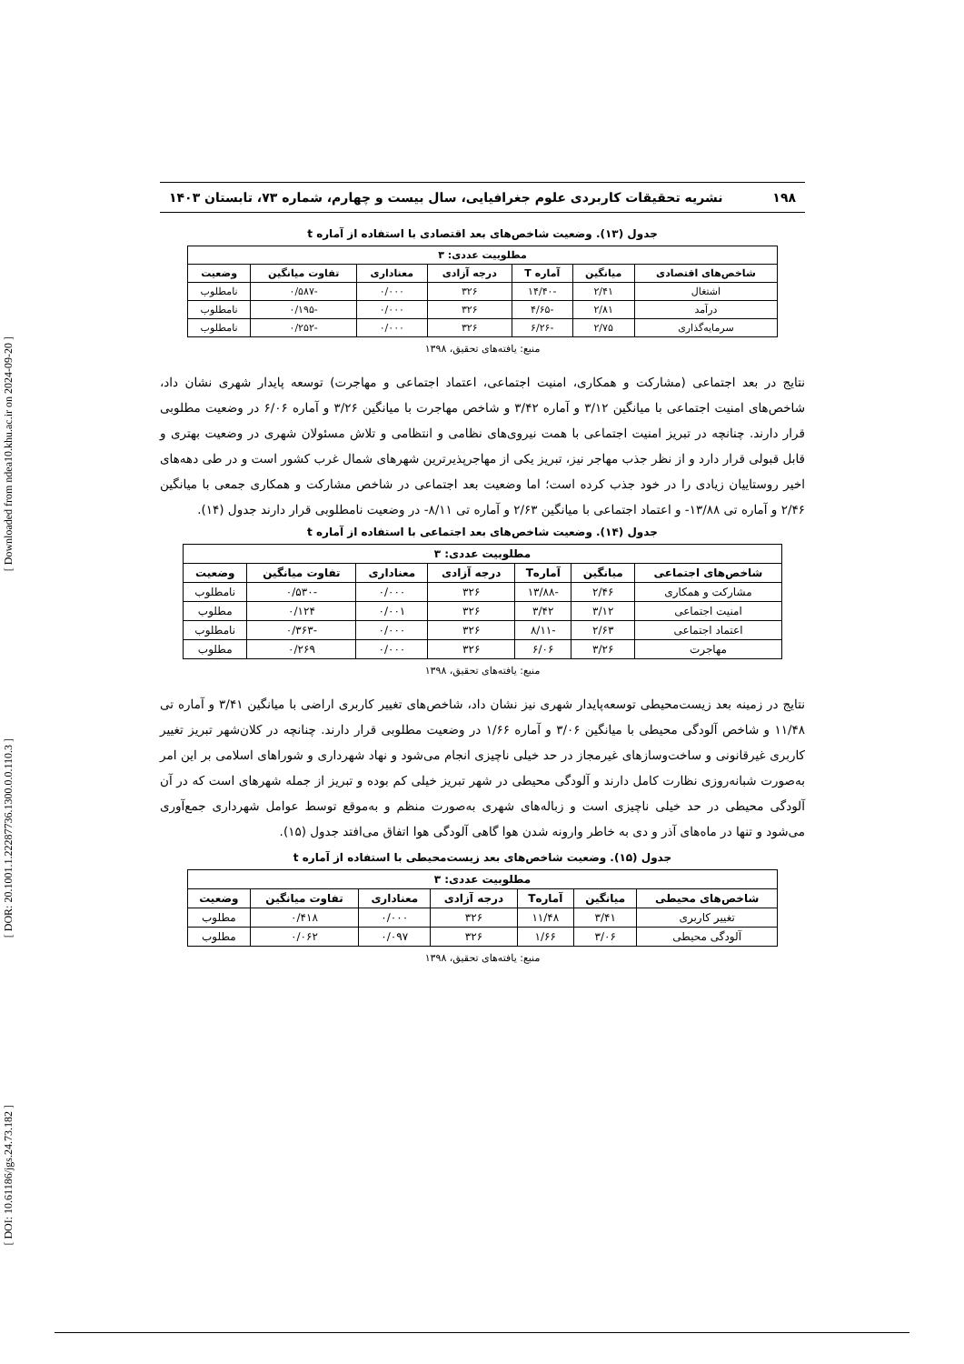[ Downloaded from ndea10.khu.ac.ir on 2024-09-20 ]
[ DOR: 20.1001.1.22287736.1300.0.0.110.3 ]
[ DOI: 10.61186/jgs.24.73.182 ]
۱۹۸ نشریه تحقیقات کاربردی علوم جغرافیایی، سال بیست و چهارم، شماره ۷۳، تابستان ۱۴۰۳
جدول (۱۳). وضعیت شاخص‌های بعد اقتصادی با استفاده از آماره t
| مطلوبیت عددی: ۳ | | | | | | |
| --- | --- | --- | --- | --- | --- | --- |
| شاخص‌های اقتصادی | میانگین | آماره T | درجه آزادی | معناداری | تفاوت میانگین | وضعیت |
| اشتغال | ۲/۴۱ | -۱۴/۴۰ | ۳۲۶ | ۰/۰۰۰ | -۰/۵۸۷ | نامطلوب |
| درآمد | ۲/۸۱ | -۴/۶۵ | ۳۲۶ | ۰/۰۰۰ | -۰/۱۹۵ | نامطلوب |
| سرمایه‌گذاری | ۲/۷۵ | -۶/۲۶ | ۳۲۶ | ۰/۰۰۰ | -۰/۲۵۲ | نامطلوب |
منبع: یافته‌های تحقیق، ۱۳۹۸
نتایج در بعد اجتماعی (مشارکت و همکاری، امنیت اجتماعی، اعتماد اجتماعی و مهاجرت) توسعه پایدار شهری نشان داد، شاخص‌های امنیت اجتماعی با میانگین ۳/۱۲ و آماره ۳/۴۲ و شاخص مهاجرت با میانگین ۳/۲۶ و آماره ۶/۰۶ در وضعیت مطلوبی قرار دارند. چنانچه در تبریز امنیت اجتماعی با همت نیروی‌های نظامی و انتظامی و تلاش مسئولان شهری در وضعیت بهتری و قابل قبولی قرار دارد و از نظر جذب مهاجر نیز، تبریز یکی از مهاجرپذیرترین شهرهای شمال غرب کشور است و در طی دهه‌های اخیر روستاییان زیادی را در خود جذب کرده است؛ اما وضعیت بعد اجتماعی در شاخص مشارکت و همکاری جمعی با میانگین ۲/۴۶ و آماره تی ۱۳/۸۸- و اعتماد اجتماعی با میانگین ۲/۶۳ و آماره تی ۸/۱۱- در وضعیت نامطلوبی قرار دارند جدول (۱۴).
جدول (۱۴). وضعیت شاخص‌های بعد اجتماعی با استفاده از آماره t
| مطلوبیت عددی: ۳ | | | | | | |
| --- | --- | --- | --- | --- | --- | --- |
| شاخص‌های اجتماعی | میانگین | آمارهT | درجه آزادی | معناداری | تفاوت میانگین | وضعیت |
| مشارکت و همکاری | ۲/۴۶ | -۱۳/۸۸ | ۳۲۶ | ۰/۰۰۰ | -۰/۵۳۰ | نامطلوب |
| امنیت اجتماعی | ۳/۱۲ | ۳/۴۲ | ۳۲۶ | ۰/۰۰۱ | ۰/۱۲۴ | مطلوب |
| اعتماد اجتماعی | ۲/۶۳ | -۸/۱۱ | ۳۲۶ | ۰/۰۰۰ | -۰/۳۶۳ | نامطلوب |
| مهاجرت | ۳/۲۶ | ۶/۰۶ | ۳۲۶ | ۰/۰۰۰ | ۰/۲۶۹ | مطلوب |
منبع: یافته‌های تحقیق، ۱۳۹۸
نتایج در زمینه بعد زیست‌محیطی توسعه‌پایدار شهری نیز نشان داد، شاخص‌های تغییر کاربری اراضی با میانگین ۳/۴۱ و آماره تی ۱۱/۴۸ و شاخص آلودگی محیطی با میانگین ۳/۰۶ و آماره ۱/۶۶ در وضعیت مطلوبی قرار دارند. چنانچه در کلان‌شهر تبریز تغییر کاربری غیرقانونی و ساخت‌وسازهای غیرمجاز در حد خیلی ناچیزی انجام می‌شود و نهاد شهرداری و شوراهای اسلامی بر این امر به‌صورت شبانه‌روزی نظارت کامل دارند و آلودگی محیطی در شهر تبریز خیلی کم بوده و تبریز از جمله شهرهای است که در آن آلودگی محیطی در حد خیلی ناچیزی است و زباله‌های شهری به‌صورت منظم و به‌موقع توسط عوامل شهرداری جمع‌آوری می‌شود و تنها در ماه‌های آذر و دی به خاطر وارونه شدن هوا گاهی آلودگی هوا اتفاق می‌افتد جدول (۱۵).
جدول (۱۵). وضعیت شاخص‌های بعد زیست‌محیطی با استفاده از آماره t
| مطلوبیت عددی: ۳ | | | | | | |
| --- | --- | --- | --- | --- | --- | --- |
| شاخص‌های محیطی | میانگین | آمارهT | درجه آزادی | معناداری | تفاوت میانگین | وضعیت |
| تغییر کاربری | ۳/۴۱ | ۱۱/۴۸ | ۳۲۶ | ۰/۰۰۰ | ۰/۴۱۸ | مطلوب |
| آلودگی محیطی | ۳/۰۶ | ۱/۶۶ | ۳۲۶ | ۰/۰۹۷ | ۰/۰۶۲ | مطلوب |
منبع: یافته‌های تحقیق، ۱۳۹۸